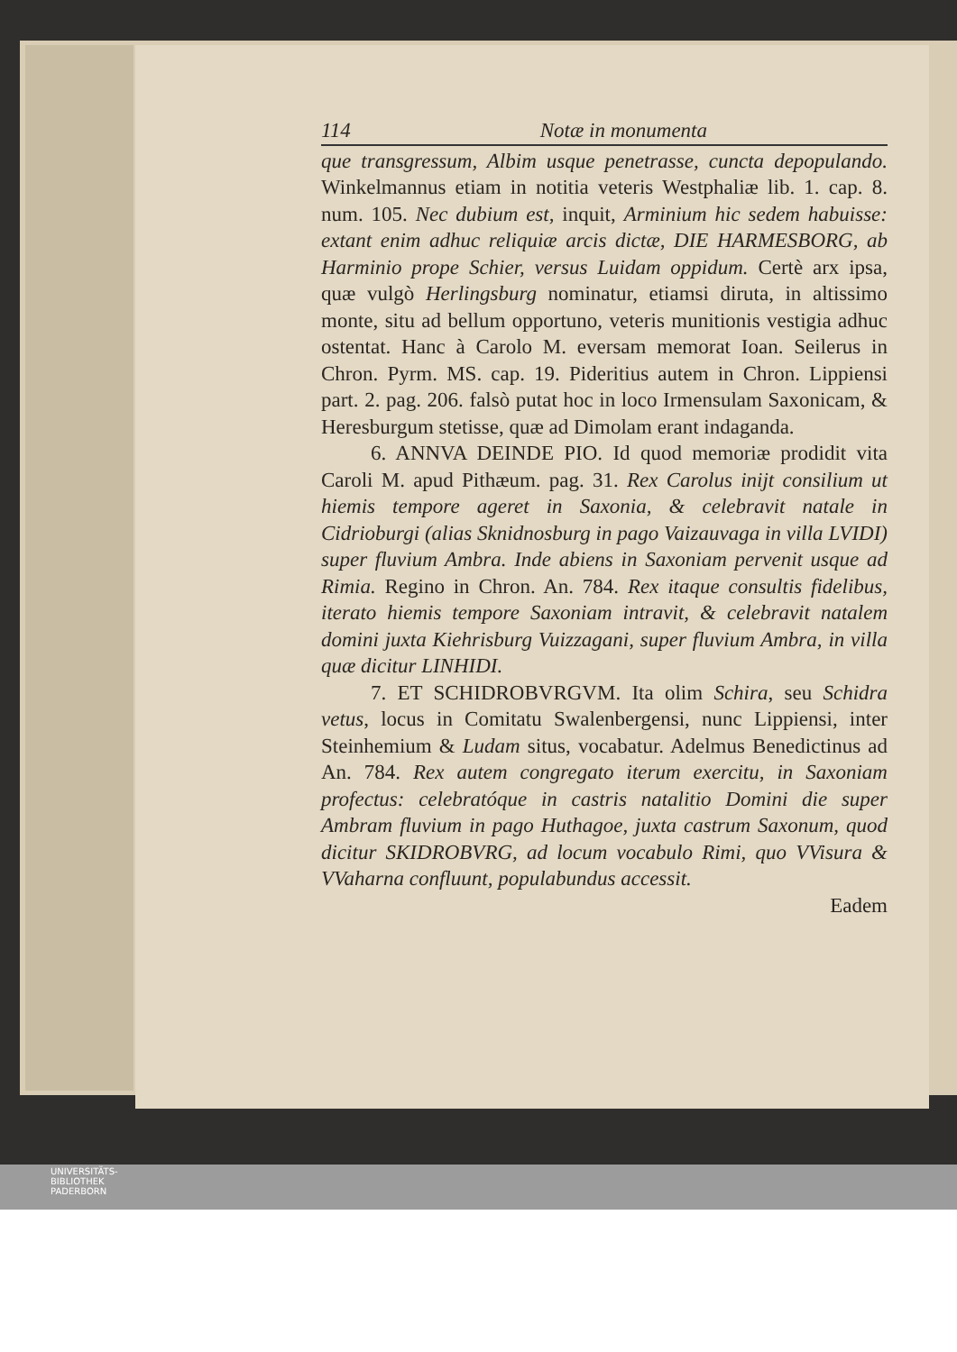114 Notæ in monumenta
que transgressum, Albim usque penetrasse, cuncta depopulando. Winkelmannus etiam in notitia veteris Westphaliæ lib. 1. cap. 8. num. 105. Nec dubium est, inquit, Arminium hic sedem habuisse: extant enim adhuc reliquiæ arcis dictæ, DIE HARMESBORG, ab Harminio prope Schier, versus Luidam oppidum. Certè arx ipsa, quæ vulgò Herlingsburg nominatur, etiamsi diruta, in altissimo monte, situ ad bellum opportuno, veteris munitionis vestigia adhuc ostentat. Hanc à Carolo M. eversam memorat Ioan. Seilerus in Chron. Pyrm. MS. cap. 19. Pideritius autem in Chron. Lippiensi part. 2. pag. 206. falsò putat hoc in loco Irmensulam Saxonicam, & Heresburgum stetisse, quæ ad Dimolam erant indaganda.
6. ANNVA DEINDE PIO. Id quod memoriæ prodidit vita Caroli M. apud Pithæum. pag. 31. Rex Carolus inijt consilium ut hiemis tempore ageret in Saxonia, & celebravit natale in Cidrioburgi (alias Sknidnosburg in pago Vaizauvaga in villa LVIDI) super fluvium Ambra. Inde abiens in Saxoniam pervenit usque ad Rimia. Regino in Chron. An. 784. Rex itaque consultis fidelibus, iterato hiemis tempore Saxoniam intravit, & celebravit natalem domini juxta Kiehrisburg Vuizzagani, super fluvium Ambra, in villa quæ dicitur LINHIDI.
7. ET SCHIDROBVRGVM. Ita olim Schira, seu Schidra vetus, locus in Comitatu Swalenbergensi, nunc Lippiensi, inter Steinhemium & Ludam situs, vocabatur. Adelmus Benedictinus ad An. 784. Rex autem congregato iterum exercitu, in Saxoniam profectus: celebratóque in castris natalitio Domini die super Ambram fluvium in pago Huthagoe, juxta castrum Saxonum, quod dicitur SKIDROBVRG, ad locum vocabulo Rimi, quo VVisura & VVaharna confluunt, populabundus accessit.
Eadem
UNIVERSITÄTS-
BIBLIOTHEK
PADERBORN